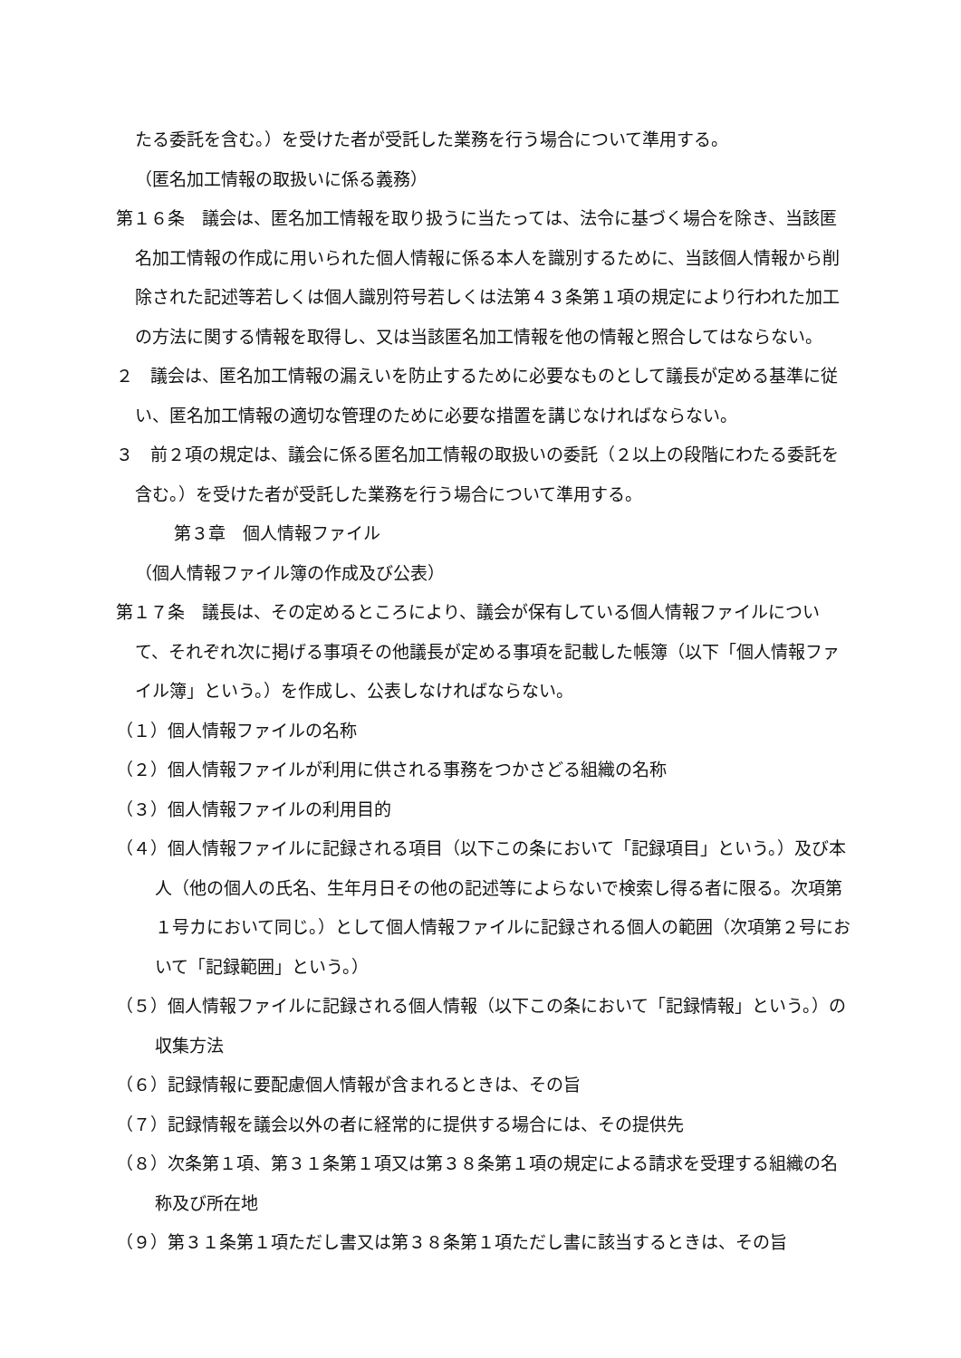たる委託を含む。）を受けた者が受託した業務を行う場合について準用する。
（匿名加工情報の取扱いに係る義務）
第１６条　議会は、匿名加工情報を取り扱うに当たっては、法令に基づく場合を除き、当該匿名加工情報の作成に用いられた個人情報に係る本人を識別するために、当該個人情報から削除された記述等若しくは個人識別符号若しくは法第４３条第１項の規定により行われた加工の方法に関する情報を取得し、又は当該匿名加工情報を他の情報と照合してはならない。
２　議会は、匿名加工情報の漏えいを防止するために必要なものとして議長が定める基準に従い、匿名加工情報の適切な管理のために必要な措置を講じなければならない。
３　前２項の規定は、議会に係る匿名加工情報の取扱いの委託（２以上の段階にわたる委託を含む。）を受けた者が受託した業務を行う場合について準用する。
第３章　個人情報ファイル
（個人情報ファイル簿の作成及び公表）
第１７条　議長は、その定めるところにより、議会が保有している個人情報ファイルについて、それぞれ次に掲げる事項その他議長が定める事項を記載した帳簿（以下「個人情報ファイル簿」という。）を作成し、公表しなければならない。
（１）個人情報ファイルの名称
（２）個人情報ファイルが利用に供される事務をつかさどる組織の名称
（３）個人情報ファイルの利用目的
（４）個人情報ファイルに記録される項目（以下この条において「記録項目」という。）及び本人（他の個人の氏名、生年月日その他の記述等によらないで検索し得る者に限る。次項第１号カにおいて同じ。）として個人情報ファイルに記録される個人の範囲（次項第２号において「記録範囲」という。）
（５）個人情報ファイルに記録される個人情報（以下この条において「記録情報」という。）の収集方法
（６）記録情報に要配慮個人情報が含まれるときは、その旨
（７）記録情報を議会以外の者に経常的に提供する場合には、その提供先
（８）次条第１項、第３１条第１項又は第３８条第１項の規定による請求を受理する組織の名称及び所在地
（９）第３１条第１項ただし書又は第３８条第１項ただし書に該当するときは、その旨